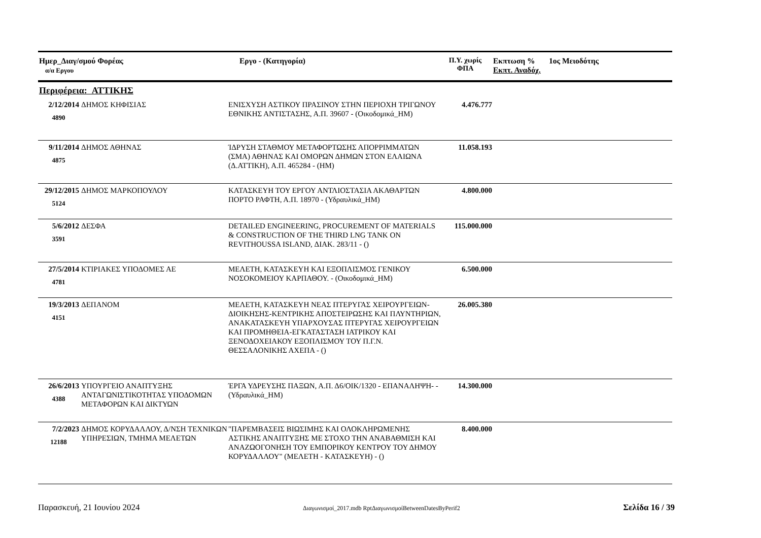Ημερ_Διαγ/σμού Φορέας
α/α Εργου
Εργο - (Κατηγορία) Π.Υ. χωρίς
ΦΠΑ
Εκπτωση %
Εκπτ. Αναδόχ.
1ος Μειοδότης
Περιφέρεια: ΑΤΤΙΚΗΣ
| 2/12/2014 4890 | ΔΗΜΟΣ ΚΗΦΙΣΙΑΣ | ΕΝΙΣΧΥΣΗ ΑΣΤΙΚΟΥ ΠΡΑΣΙΝΟΥ ΣΤΗΝ ΠΕΡΙΟΧΗ ΤΡΙΓΩΝΟΥ ΕΘΝΙΚΗΣ ΑΝΤΙΣΤΑΣΗΣ, Α.Π. 39607 - (Οικοδομικά_ΗΜ) | 4.476.777 | |
| 9/11/2014 4875 | ΔΗΜΟΣ ΑΘΗΝΑΣ | ΊΔΡΥΣΗ ΣΤΑΘΜΟΥ ΜΕΤΑΦΟΡΤΩΣΗΣ ΑΠΟΡΡΙΜΜΑΤΩΝ (ΣΜΑ) ΑΘΗΝΑΣ ΚΑΙ ΟΜΟΡΩΝ ΔΗΜΩΝ ΣΤΟΝ ΕΛΑΙΩΝΑ (Δ.ΑΤΤΙΚΗ), Α.Π. 465284 - (ΗΜ) | 11.058.193 | |
| 29/12/2015 5124 | ΔΗΜΟΣ ΜΑΡΚΟΠΟΥΛΟΥ | ΚΑΤΑΣΚΕΥΗ ΤΟΥ ΕΡΓΟΥ ΑΝΤΛΙΟΣΤΑΣΙΑ ΑΚΑΘΑΡΤΩΝ ΠΟΡΤΟ ΡΑΦΤΗ, Α.Π. 18970 - (Υδραυλικά_ΗΜ) | 4.800.000 | |
| 5/6/2012 3591 | ΔΕΣΦΑ | DETAILED ENGINEERING, PROCUREMENT OF MATERIALS & CONSTRUCTION OF THE THIRD LNG TANK ON REVITHOUSSA ISLAND, ΔΙΑΚ. 283/11 - () | 115.000.000 | |
| 27/5/2014 4781 | ΚΤΙΡΙΑΚΕΣ ΥΠΟΔΟΜΕΣ ΑΕ | ΜΕΛΕΤΗ, ΚΑΤΑΣΚΕΥΗ ΚΑΙ ΕΞΟΠΛΙΣΜΟΣ ΓΕΝΙΚΟΥ ΝΟΣΟΚΟΜΕΙΟΥ ΚΑΡΠΑΘΟΥ. - (Οικοδομικά_ΗΜ) | 6.500.000 | |
| 19/3/2013 4151 | ΔΕΠΑΝΟΜ | ΜΕΛΕΤΗ, ΚΑΤΑΣΚΕΥΗ ΝΕΑΣ ΠΤΕΡΥΓΑΣ ΧΕΙΡΟΥΡΓΕΙΩΝ-ΔΙΟΙΚΗΣΗΣ-ΚΕΝΤΡΙΚΗΣ ΑΠΟΣΤΕΙΡΩΣΗΣ ΚΑΙ ΠΛΥΝΤΗΡΙΩΝ, ΑΝΑΚΑΤΑΣΚΕΥΗ ΥΠΑΡΧΟΥΣΑΣ ΠΤΕΡΥΓΑΣ ΧΕΙΡΟΥΡΓΕΙΩΝ ΚΑΙ ΠΡΟΜΗΘΕΙΑ-ΕΓΚΑΤΑΣΤΑΣΗ ΙΑΤΡΙΚΟΥ ΚΑΙ ΞΕΝΟΔΟΧΕΙΑΚΟΥ ΕΞΟΠΛΙΣΜΟΥ ΤΟΥ Π.Γ.Ν. ΘΕΣΣΑΛΟΝΙΚΗΣ ΑΧΕΠΑ - () | 26.005.380 | |
| 26/6/2013 4388 | ΥΠΟΥΡΓΕΙΟ ΑΝΑΠΤΥΞΗΣ ΑΝΤΑΓΩΝΙΣΤΙΚΟΤΗΤΑΣ ΥΠΟΔΟΜΩΝ ΜΕΤΑΦΟΡΩΝ ΚΑΙ ΔΙΚΤΥΩΝ | ΈΡΓΑ ΥΔΡΕΥΣΗΣ ΠΑΞΩΝ, Α.Π. Δ6/ΟΙΚ/1320 - ΕΠΑΝΑΛΗΨΗ- - (Υδραυλικά_ΗΜ) | 14.300.000 | |
| 7/2/2023 12188 | ΔΗΜΟΣ ΚΟΡΥΔΑΛΛΟΥ, Δ/ΝΣΗ ΤΕΧΝΙΚΩΝ ΥΠΗΡΕΣΙΩΝ, ΤΜΗΜΑ ΜΕΛΕΤΩΝ | "ΠΑΡΕΜΒΑΣΕΙΣ ΒΙΩΣΙΜΗΣ ΚΑΙ ΟΛΟΚΛΗΡΩΜΕΝΗΣ ΑΣΤΙΚΗΣ ΑΝΑΠΤΥΞΗΣ ΜΕ ΣΤΟΧΟ ΤΗΝ ΑΝΑΒΑΘΜΙΣΗ ΚΑΙ ΑΝΑΖΩΟΓΟΝΗΣΗ ΤΟΥ ΕΜΠΟΡΙΚΟΥ ΚΕΝΤΡΟΥ ΤΟΥ ΔΗΜΟΥ ΚΟΡΥΔΑΛΛΟΥ" (ΜΕΛΕΤΗ - ΚΑΤΑΣΚΕΥΗ) - () | 8.400.000 | |
Παρασκευή, 21 Ιουνίου 2024 Διαγωνισμοί_2017.mdb RptΔιαγωνισμοίBetweenDatesByPerif2 Σελίδα 16 / 39